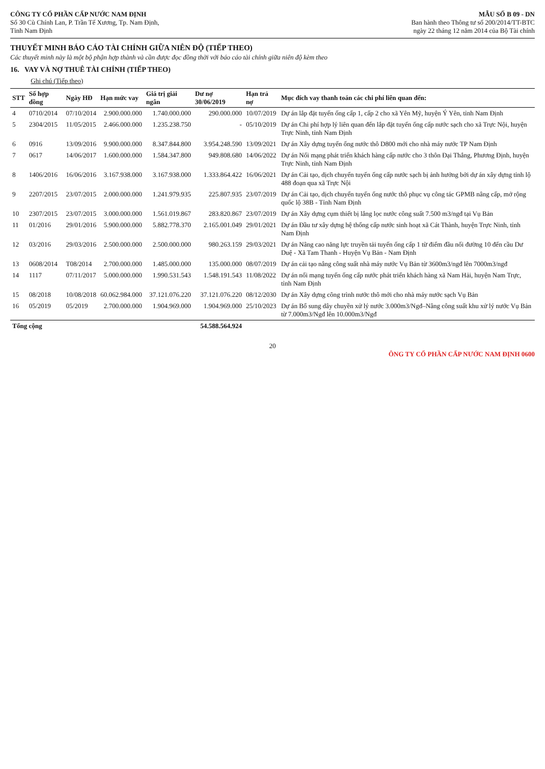CÔNG TY CỔ PHẦN CẤP NƯỚC NAM ĐỊNH
Số 30 Cù Chính Lan, P. Trần Tế Xương, Tp. Nam Định,
Tỉnh Nam Định
MẪU SỐ B 09 - DN
Ban hành theo Thông tư số 200/2014/TT-BTC
ngày 22 tháng 12 năm 2014 của Bộ Tài chính
THUYẾT MINH BÁO CÁO TÀI CHÍNH GIỮA NIÊN ĐỘ (TIẾP THEO)
Các thuyết minh này là một bộ phận hợp thành và cần được đọc đồng thời với báo cáo tài chính giữa niên độ kèm theo
16. VAY VÀ NỢ THUÊ TÀI CHÍNH (TIẾP THEO)
Ghi chú (Tiếp theo)
| STT | Số hợp đồng | Ngày HĐ | Hạn mức vay | Giá trị giải ngân | Dư nợ 30/06/2019 | Hạn trả nợ | Mục đích vay thanh toán các chi phí liên quan đến: |
| --- | --- | --- | --- | --- | --- | --- | --- |
| 4 | 0710/2014 | 07/10/2014 | 2.900.000.000 | 1.740.000.000 | 290.000.000 | 10/07/2019 | Dự án lắp đặt tuyến ống cấp 1, cấp 2 cho xã Yên Mỹ, huyện Ý Yên, tỉnh Nam Định |
| 5 | 2304/2015 | 11/05/2015 | 2.466.000.000 | 1.235.238.750 | - | 05/10/2019 | Dự án Chi phí hợp lý liên quan đến lắp đặt tuyến ống cấp nước sạch cho xã Trực Nội, huyện Trực Ninh, tỉnh Nam Định |
| 6 | 0916 | 13/09/2016 | 9.900.000.000 | 8.347.844.800 | 3.954.248.590 | 13/09/2021 | Dự án Xây dựng tuyến ống nước thô D800 mới cho nhà máy nước TP Nam Định |
| 7 | 0617 | 14/06/2017 | 1.600.000.000 | 1.584.347.800 | 949.808.680 | 14/06/2022 | Dự án Nối mạng phát triển khách hàng cấp nước cho 3 thôn Đại Thắng, Phương Định, huyện Trực Ninh, tỉnh Nam Định |
| 8 | 1406/2016 | 16/06/2016 | 3.167.938.000 | 3.167.938.000 | 1.333.864.422 | 16/06/2021 | Dự án Cải tạo, dịch chuyển tuyến ống cấp nước sạch bị ảnh hưởng bởi dự án xây dựng tỉnh lộ 488 đoạn qua xã Trực Nội |
| 9 | 2207/2015 | 23/07/2015 | 2.000.000.000 | 1.241.979.935 | 225.807.935 | 23/07/2019 | Dự án Cải tạo, dịch chuyển tuyến ống nước thô phục vụ công tác GPMB nâng cấp, mở rộng quốc lộ 38B - Tỉnh Nam Định |
| 10 | 2307/2015 | 23/07/2015 | 3.000.000.000 | 1.561.019.867 | 283.820.867 | 23/07/2019 | Dự án Xây dựng cụm thiết bị lắng lọc nước công suất 7.500 m3/ngđ tại Vụ Bản |
| 11 | 01/2016 | 29/01/2016 | 5.900.000.000 | 5.882.778.370 | 2.165.001.049 | 29/01/2021 | Dự án Đầu tư xây dựng hệ thống cấp nước sinh hoạt xã Cát Thành, huyện Trực Ninh, tỉnh Nam Định |
| 12 | 03/2016 | 29/03/2016 | 2.500.000.000 | 2.500.000.000 | 980.263.159 | 29/03/2021 | Dự án Nâng cao năng lực truyền tải tuyến ống cấp 1 từ điểm đầu nối đường 10 đến cầu Dư Duệ - Xã Tam Thanh - Huyện Vụ Bản - Nam Định |
| 13 | 0608/2014 | T08/2014 | 2.700.000.000 | 1.485.000.000 | 135.000.000 | 08/07/2019 | Dự án cải tạo nâng công suất nhà máy nước Vụ Bản từ 3600m3/ngđ lên 7000m3/ngđ |
| 14 | 1117 | 07/11/2017 | 5.000.000.000 | 1.990.531.543 | 1.548.191.543 | 11/08/2022 | Dự án nối mạng tuyến ống cấp nước phát triển khách hàng xã Nam Hải, huyện Nam Trực, tỉnh Nam Định |
| 15 | 08/2018 | 10/08/2018 | 60.062.984.000 | 37.121.076.220 | 37.121.076.220 | 08/12/2030 | Dự án Xây dựng công trình nước thô mới cho nhà máy nước sạch Vụ Bản |
| 16 | 05/2019 | 05/2019 | 2.700.000.000 | 1.904.969.000 | 1.904.969.000 | 25/10/2023 | Dự án Bổ sung dây chuyền xử lý nước 3.000m3/Ngđ–Nâng công suất khu xử lý nước Vụ Bản từ 7.000m3/Ngđ lên 10.000m3/Ngđ |
| Tổng cộng | | | | | 54.588.564.924 | | |
20
ÔNG TY CỔ PHẦN CẤP NƯỚC NAM ĐỊNH 0600